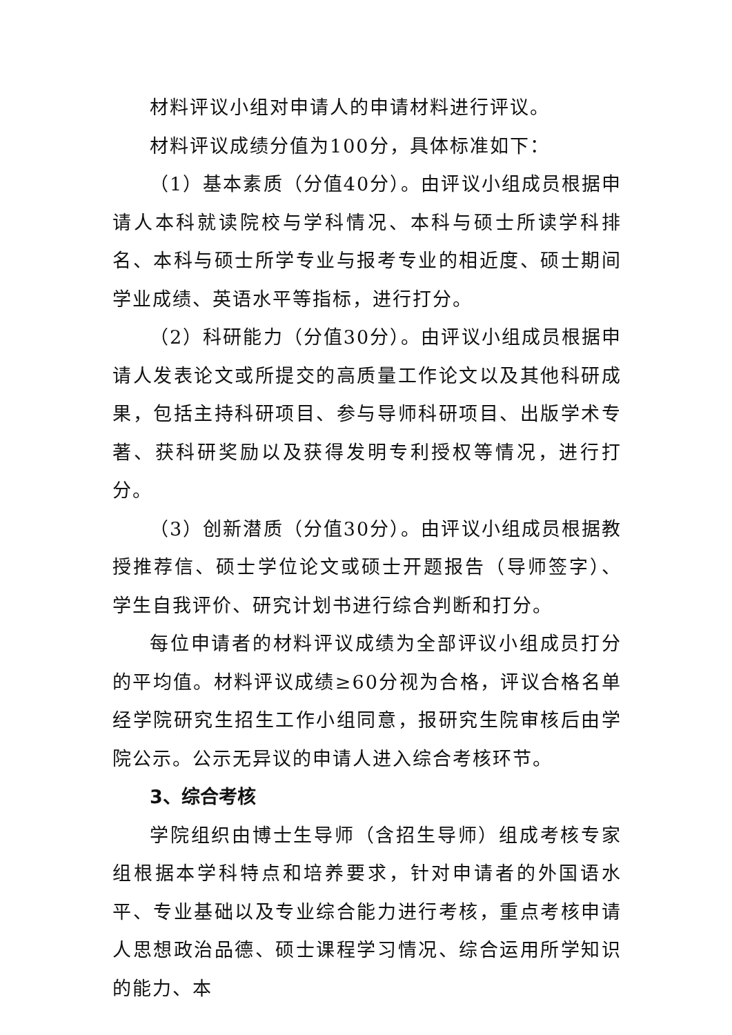材料评议小组对申请人的申请材料进行评议。
材料评议成绩分值为100分，具体标准如下：
（1）基本素质（分值40分）。由评议小组成员根据申请人本科就读院校与学科情况、本科与硕士所读学科排名、本科与硕士所学专业与报考专业的相近度、硕士期间学业成绩、英语水平等指标，进行打分。
（2）科研能力（分值30分）。由评议小组成员根据申请人发表论文或所提交的高质量工作论文以及其他科研成果，包括主持科研项目、参与导师科研项目、出版学术专著、获科研奖励以及获得发明专利授权等情况，进行打分。
（3）创新潜质（分值30分）。由评议小组成员根据教授推荐信、硕士学位论文或硕士开题报告（导师签字）、学生自我评价、研究计划书进行综合判断和打分。
每位申请者的材料评议成绩为全部评议小组成员打分的平均值。材料评议成绩≥60分视为合格，评议合格名单经学院研究生招生工作小组同意，报研究生院审核后由学院公示。公示无异议的申请人进入综合考核环节。
3、综合考核
学院组织由博士生导师（含招生导师）组成考核专家组根据本学科特点和培养要求，针对申请者的外国语水平、专业基础以及专业综合能力进行考核，重点考核申请人思想政治品德、硕士课程学习情况、综合运用所学知识的能力、本